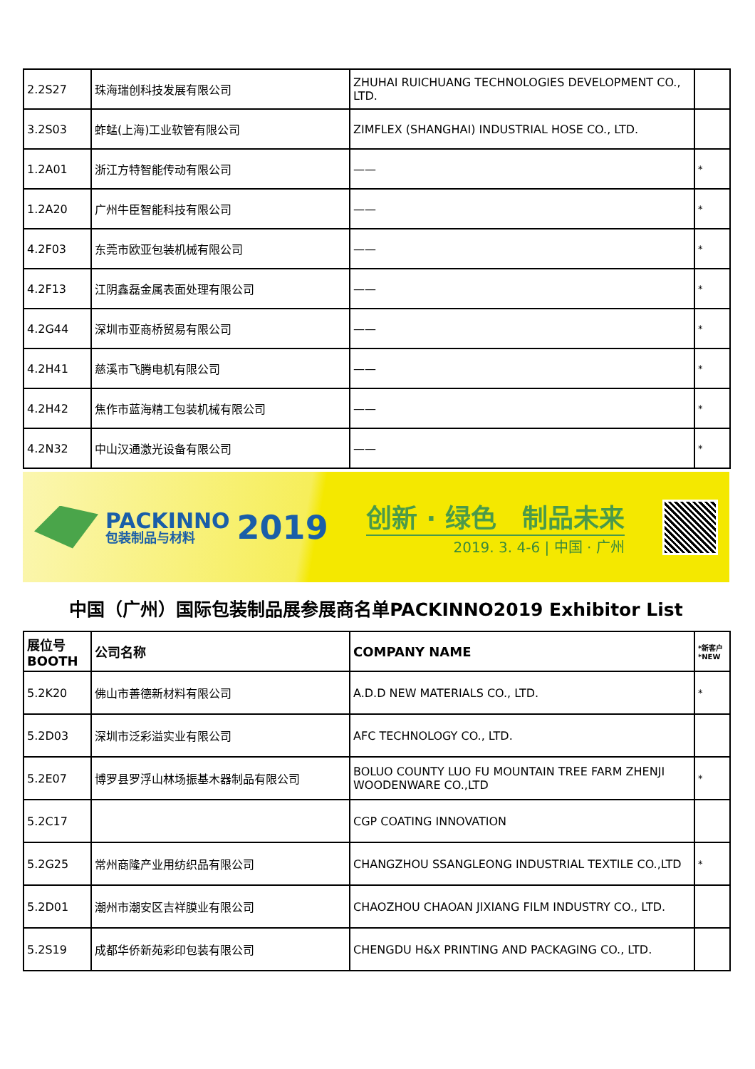| 2.2S27 | 珠海瑞创科技发展有限公司 | ZHUHAI RUICHUANG TECHNOLOGIES DEVELOPMENT CO., LTD. | |
| 3.2S03 | 蚱蜢(上海)工业软管有限公司 | ZIMFLEX (SHANGHAI) INDUSTRIAL HOSE CO., LTD. | |
| 1.2A01 | 浙江方特智能传动有限公司 | —— | * |
| 1.2A20 | 广州牛臣智能科技有限公司 | —— | * |
| 4.2F03 | 东莞市欧亚包装机械有限公司 | —— | * |
| 4.2F13 | 江阴鑫磊金属表面处理有限公司 | —— | * |
| 4.2G44 | 深圳市亚商桥贸易有限公司 | —— | * |
| 4.2H41 | 慈溪市飞腾电机有限公司 | —— | * |
| 4.2H42 | 焦作市蓝海精工包装机械有限公司 | —— | * |
| 4.2N32 | 中山汉通激光设备有限公司 | —— | * |
PACKINNO
包装制品与材料
2019
创新 · 绿色　制品未来
2019. 3. 4-6 | 中国 · 广州
中国（广州）国际包装制品展参展商名单PACKINNO2019 Exhibitor List
| 展位号 BOOTH | 公司名称 | COMPANY NAME | *新客户 *NEW |
| --- | --- | --- | --- |
| 5.2K20 | 佛山市善德新材料有限公司 | A.D.D NEW MATERIALS CO., LTD. | * |
| 5.2D03 | 深圳市泛彩溢实业有限公司 | AFC TECHNOLOGY CO., LTD. | |
| 5.2E07 | 博罗县罗浮山林场振基木器制品有限公司 | BOLUO COUNTY LUO FU MOUNTAIN TREE FARM ZHENJI WOODENWARE CO.,LTD | * |
| 5.2C17 | | CGP COATING INNOVATION | |
| 5.2G25 | 常州商隆产业用纺织品有限公司 | CHANGZHOU SSANGLEONG INDUSTRIAL TEXTILE CO.,LTD | * |
| 5.2D01 | 潮州市潮安区吉祥膜业有限公司 | CHAOZHOU CHAOAN JIXIANG FILM INDUSTRY CO., LTD. | |
| 5.2S19 | 成都华侨新苑彩印包装有限公司 | CHENGDU H&X PRINTING AND PACKAGING CO., LTD. | |